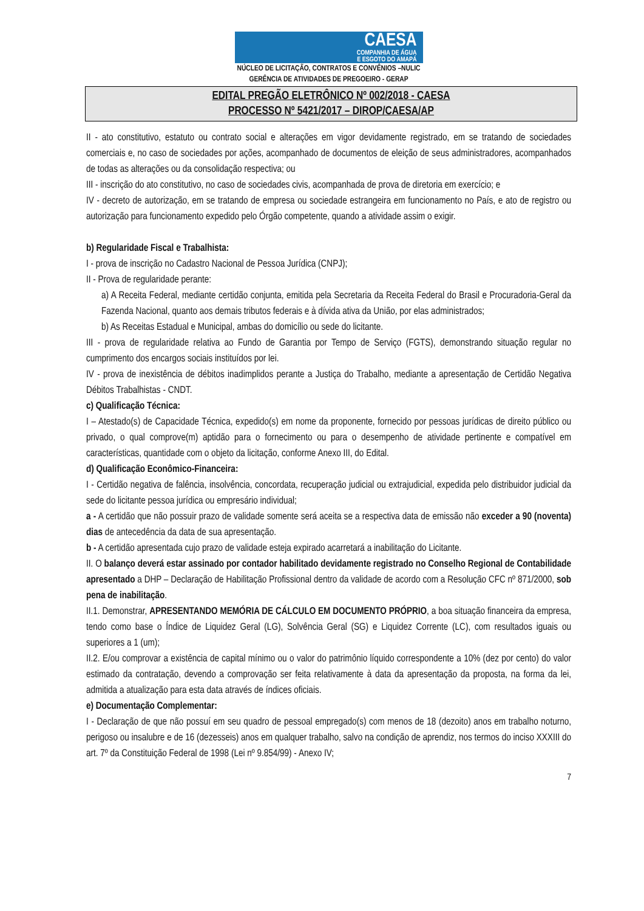CAESA
COMPANHIA DE ÁGUA
E ESGOTO DO AMAPÁ
NÚCLEO DE LICITAÇÃO, CONTRATOS E CONVÊNIOS –NULIC
GERÊNCIA DE ATIVIDADES DE PREGOEIRO - GERAP
EDITAL PREGÃO ELETRÔNICO Nº 002/2018 - CAESA
PROCESSO Nº 5421/2017 – DIROP/CAESA/AP
II - ato constitutivo, estatuto ou contrato social e alterações em vigor devidamente registrado, em se tratando de sociedades comerciais e, no caso de sociedades por ações, acompanhado de documentos de eleição de seus administradores, acompanhados de todas as alterações ou da consolidação respectiva; ou
III - inscrição do ato constitutivo, no caso de sociedades civis, acompanhada de prova de diretoria em exercício; e
IV - decreto de autorização, em se tratando de empresa ou sociedade estrangeira em funcionamento no País, e ato de registro ou autorização para funcionamento expedido pelo Órgão competente, quando a atividade assim o exigir.
b) Regularidade Fiscal e Trabalhista:
I - prova de inscrição no Cadastro Nacional de Pessoa Jurídica (CNPJ);
II - Prova de regularidade perante:
a) A Receita Federal, mediante certidão conjunta, emitida pela Secretaria da Receita Federal do Brasil e Procuradoria-Geral da Fazenda Nacional, quanto aos demais tributos federais e à dívida ativa da União, por elas administrados;
b) As Receitas Estadual e Municipal, ambas do domicílio ou sede do licitante.
III - prova de regularidade relativa ao Fundo de Garantia por Tempo de Serviço (FGTS), demonstrando situação regular no cumprimento dos encargos sociais instituídos por lei.
IV - prova de inexistência de débitos inadimplidos perante a Justiça do Trabalho, mediante a apresentação de Certidão Negativa Débitos Trabalhistas - CNDT.
c) Qualificação Técnica:
I – Atestado(s) de Capacidade Técnica, expedido(s) em nome da proponente, fornecido por pessoas jurídicas de direito público ou privado, o qual comprove(m) aptidão para o fornecimento ou para o desempenho de atividade pertinente e compatível em características, quantidade com o objeto da licitação, conforme Anexo III, do Edital.
d) Qualificação Econômico-Financeira:
I - Certidão negativa de falência, insolvência, concordata, recuperação judicial ou extrajudicial, expedida pelo distribuidor judicial da sede do licitante pessoa jurídica ou empresário individual;
a - A certidão que não possuir prazo de validade somente será aceita se a respectiva data de emissão não exceder a 90 (noventa) dias de antecedência da data de sua apresentação.
b - A certidão apresentada cujo prazo de validade esteja expirado acarretará a inabilitação do Licitante.
II. O balanço deverá estar assinado por contador habilitado devidamente registrado no Conselho Regional de Contabilidade apresentado a DHP – Declaração de Habilitação Profissional dentro da validade de acordo com a Resolução CFC nº 871/2000, sob pena de inabilitação.
II.1. Demonstrar, APRESENTANDO MEMÓRIA DE CÁLCULO EM DOCUMENTO PRÓPRIO, a boa situação financeira da empresa, tendo como base o Índice de Liquidez Geral (LG), Solvência Geral (SG) e Liquidez Corrente (LC), com resultados iguais ou superiores a 1 (um);
II.2. E/ou comprovar a existência de capital mínimo ou o valor do patrimônio líquido correspondente a 10% (dez por cento) do valor estimado da contratação, devendo a comprovação ser feita relativamente à data da apresentação da proposta, na forma da lei, admitida a atualização para esta data através de índices oficiais.
e) Documentação Complementar:
I - Declaração de que não possuí em seu quadro de pessoal empregado(s) com menos de 18 (dezoito) anos em trabalho noturno, perigoso ou insalubre e de 16 (dezesseis) anos em qualquer trabalho, salvo na condição de aprendiz, nos termos do inciso XXXIII do art. 7º da Constituição Federal de 1998 (Lei nº 9.854/99) - Anexo IV;
7